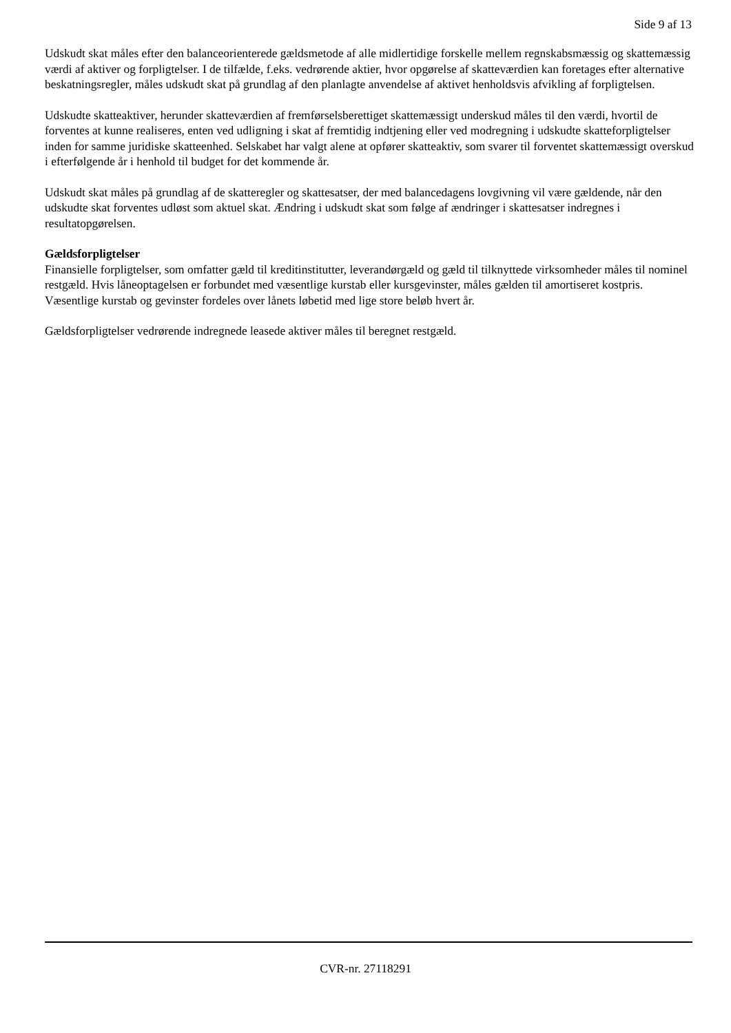Side 9 af 13
Udskudt skat måles efter den balanceorienterede gældsmetode af alle midlertidige forskelle mellem regnskabsmæssig og skattemæssig værdi af aktiver og forpligtelser. I de tilfælde, f.eks. vedrørende aktier, hvor opgørelse af skatteværdien kan foretages efter alternative beskatningsregler, måles udskudt skat på grundlag af den planlagte anvendelse af aktivet henholdsvis afvikling af forpligtelsen.
Udskudte skatteaktiver, herunder skatteværdien af fremførselsberettiget skattemæssigt underskud måles til den værdi, hvortil de forventes at kunne realiseres, enten ved udligning i skat af fremtidig indtjening eller ved modregning i udskudte skatteforpligtelser inden for samme juridiske skatteenhed. Selskabet har valgt alene at opfører skatteaktiv, som svarer til forventet skattemæssigt overskud i efterfølgende år i henhold til budget for det kommende år.
Udskudt skat måles på grundlag af de skatteregler og skattesatser, der med balancedagens lovgivning vil være gældende, når den udskudte skat forventes udløst som aktuel skat. Ændring i udskudt skat som følge af ændringer i skattesatser indregnes i resultatopgørelsen.
Gældsforpligtelser
Finansielle forpligtelser, som omfatter gæld til kreditinstitutter, leverandørgæld og gæld til tilknyttede virksomheder måles til nominel restgæld. Hvis låneoptagelsen er forbundet med væsentlige kurstab eller kursgevinster, måles gælden til amortiseret kostpris. Væsentlige kurstab og gevinster fordeles over lånets løbetid med lige store beløb hvert år.
Gældsforpligtelser vedrørende indregnede leasede aktiver måles til beregnet restgæld.
CVR-nr. 27118291